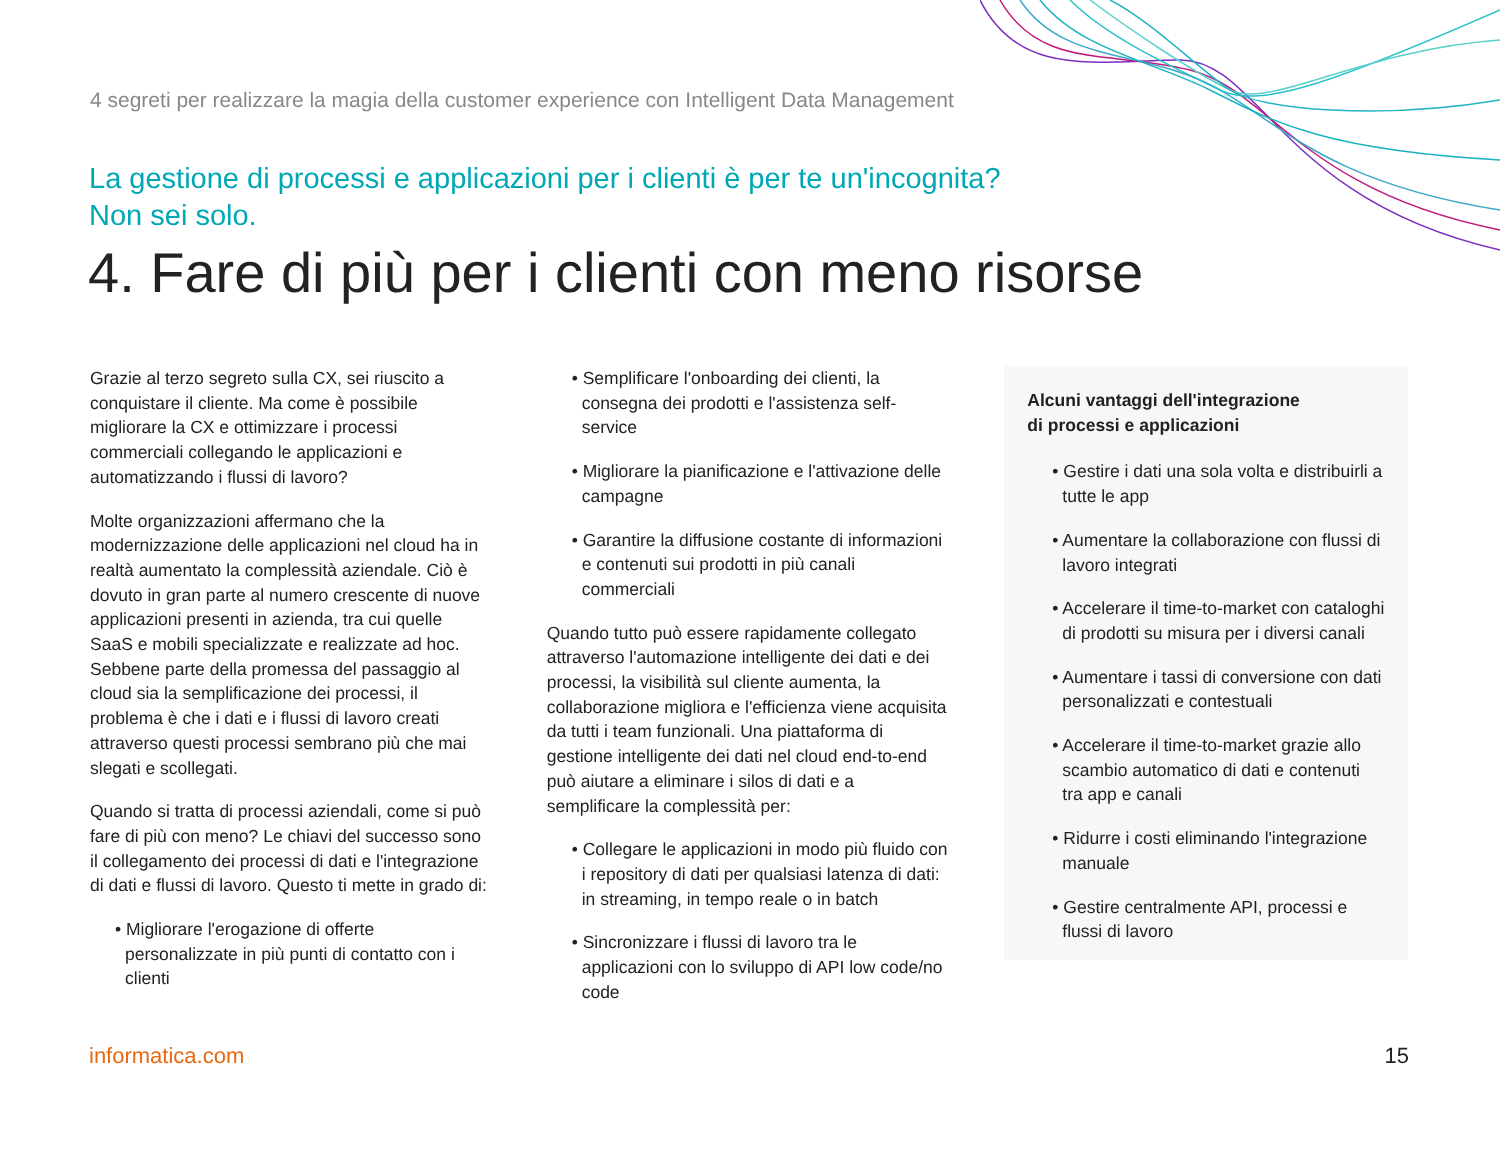4 segreti per realizzare la magia della customer experience con Intelligent Data Management
La gestione di processi e applicazioni per i clienti è per te un'incognita?
Non sei solo.
4. Fare di più per i clienti con meno risorse
Grazie al terzo segreto sulla CX, sei riuscito a conquistare il cliente. Ma come è possibile migliorare la CX e ottimizzare i processi commerciali collegando le applicazioni e automatizzando i flussi di lavoro?
Molte organizzazioni affermano che la modernizzazione delle applicazioni nel cloud ha in realtà aumentato la complessità aziendale. Ciò è dovuto in gran parte al numero crescente di nuove applicazioni presenti in azienda, tra cui quelle SaaS e mobili specializzate e realizzate ad hoc. Sebbene parte della promessa del passaggio al cloud sia la semplificazione dei processi, il problema è che i dati e i flussi di lavoro creati attraverso questi processi sembrano più che mai slegati e scollegati.
Quando si tratta di processi aziendali, come si può fare di più con meno? Le chiavi del successo sono il collegamento dei processi di dati e l'integrazione di dati e flussi di lavoro. Questo ti mette in grado di:
• Migliorare l'erogazione di offerte personalizzate in più punti di contatto con i clienti
• Semplificare l'onboarding dei clienti, la consegna dei prodotti e l'assistenza self-service
• Migliorare la pianificazione e l'attivazione delle campagne
• Garantire la diffusione costante di informazioni e contenuti sui prodotti in più canali commerciali
Quando tutto può essere rapidamente collegato attraverso l'automazione intelligente dei dati e dei processi, la visibilità sul cliente aumenta, la collaborazione migliora e l'efficienza viene acquisita da tutti i team funzionali. Una piattaforma di gestione intelligente dei dati nel cloud end-to-end può aiutare a eliminare i silos di dati e a semplificare la complessità per:
• Collegare le applicazioni in modo più fluido con i repository di dati per qualsiasi latenza di dati: in streaming, in tempo reale o in batch
• Sincronizzare i flussi di lavoro tra le applicazioni con lo sviluppo di API low code/no code
Alcuni vantaggi dell'integrazione
di processi e applicazioni
• Gestire i dati una sola volta e distribuirli a tutte le app
• Aumentare la collaborazione con flussi di lavoro integrati
• Accelerare il time-to-market con cataloghi di prodotti su misura per i diversi canali
• Aumentare i tassi di conversione con dati personalizzati e contestuali
• Accelerare il time-to-market grazie allo scambio automatico di dati e contenuti tra app e canali
• Ridurre i costi eliminando l'integrazione manuale
• Gestire centralmente API, processi e flussi di lavoro
informatica.com 15